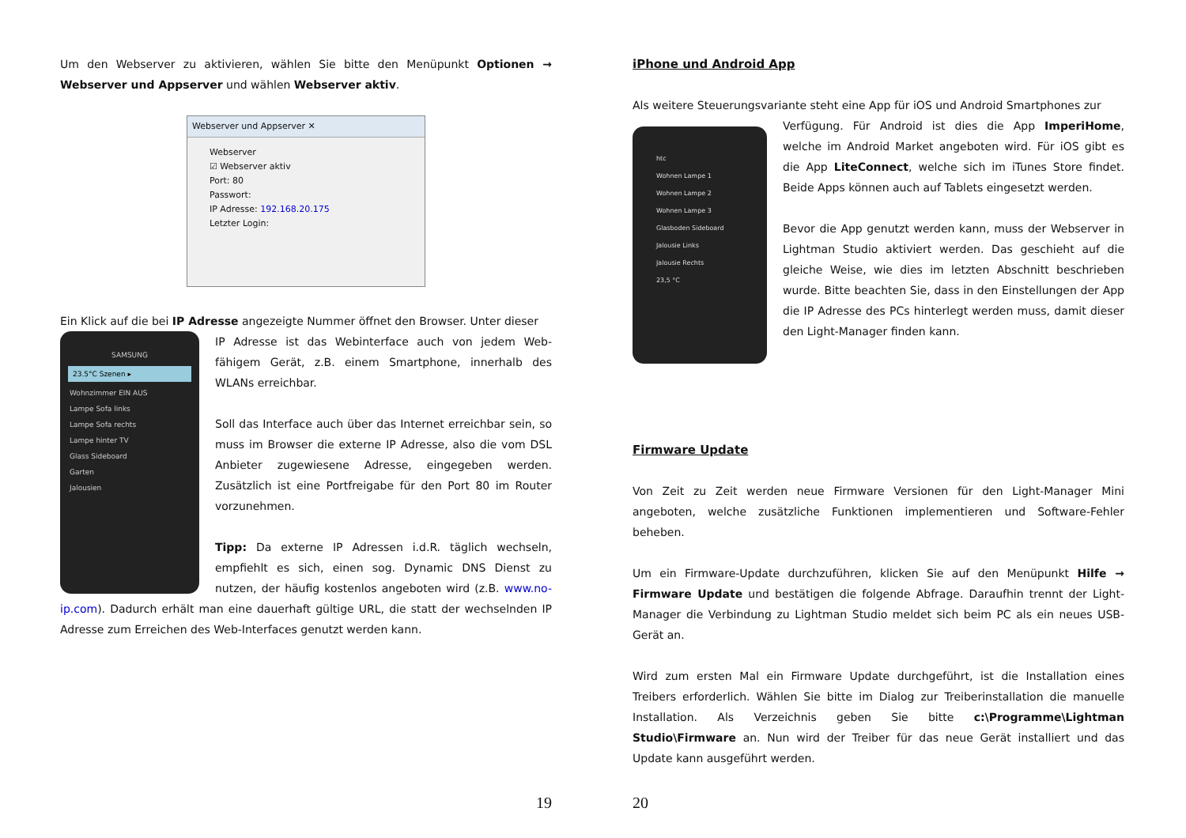Um den Webserver zu aktivieren, wählen Sie bitte den Menüpunkt Optionen → Webserver und Appserver und wählen Webserver aktiv.
Webserver und Appserver ✕
Webserver
☑ Webserver aktiv
Port: 80
Passwort:
IP Adresse: 192.168.20.175
Letzter Login:
Ein Klick auf die bei IP Adresse angezeigte Nummer öffnet den Browser. Unter dieser
SAMSUNG
23.5°C Szenen ▸
Wohnzimmer EIN AUS
Lampe Sofa links
Lampe Sofa rechts
Lampe hinter TV
Glass Sideboard
Garten
Jalousien
IP Adresse ist das Webinterface auch von jedem Web-fähigem Gerät, z.B. einem Smartphone, innerhalb des WLANs erreichbar.
Soll das Interface auch über das Internet erreichbar sein, so muss im Browser die externe IP Adresse, also die vom DSL Anbieter zugewiesene Adresse, eingegeben werden. Zusätzlich ist eine Portfreigabe für den Port 80 im Router vorzunehmen.
Tipp: Da externe IP Adressen i.d.R. täglich wechseln, empfiehlt es sich, einen sog. Dynamic DNS Dienst zu nutzen, der häufig kostenlos angeboten wird (z.B. www.no-ip.com). Dadurch erhält man eine dauerhaft gültige URL, die statt der wechselnden IP Adresse zum Erreichen des Web-Interfaces genutzt werden kann.
19
iPhone und Android App
Als weitere Steuerungsvariante steht eine App für iOS und Android Smartphones zur
htc
Wohnen Lampe 1
Wohnen Lampe 2
Wohnen Lampe 3
Glasboden Sideboard
Jalousie Links
Jalousie Rechts
23,5 °C
Verfügung. Für Android ist dies die App ImperiHome, welche im Android Market angeboten wird. Für iOS gibt es die App LiteConnect, welche sich im iTunes Store findet. Beide Apps können auch auf Tablets eingesetzt werden.
Bevor die App genutzt werden kann, muss der Webserver in Lightman Studio aktiviert werden. Das geschieht auf die gleiche Weise, wie dies im letzten Abschnitt beschrieben wurde. Bitte beachten Sie, dass in den Einstellungen der App die IP Adresse des PCs hinterlegt werden muss, damit dieser den Light-Manager finden kann.
Firmware Update
Von Zeit zu Zeit werden neue Firmware Versionen für den Light-Manager Mini angeboten, welche zusätzliche Funktionen implementieren und Software-Fehler beheben.
Um ein Firmware-Update durchzuführen, klicken Sie auf den Menüpunkt Hilfe → Firmware Update und bestätigen die folgende Abfrage. Daraufhin trennt der Light-Manager die Verbindung zu Lightman Studio meldet sich beim PC als ein neues USB-Gerät an.
Wird zum ersten Mal ein Firmware Update durchgeführt, ist die Installation eines Treibers erforderlich. Wählen Sie bitte im Dialog zur Treiberinstallation die manuelle Installation. Als Verzeichnis geben Sie bitte c:\Programme\Lightman Studio\Firmware an. Nun wird der Treiber für das neue Gerät installiert und das Update kann ausgeführt werden.
20